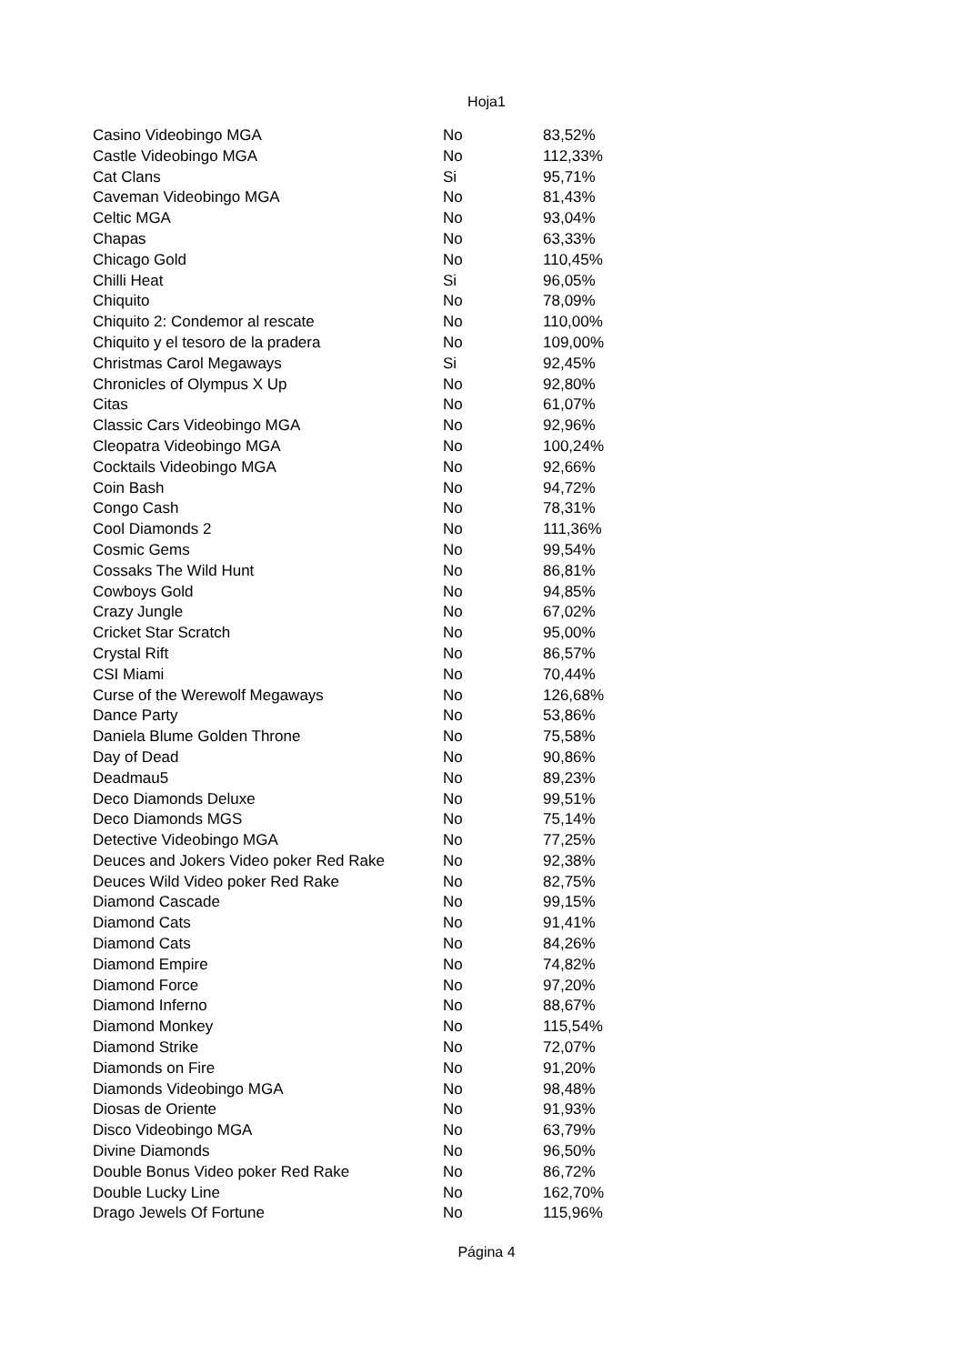Hoja1
| Casino Videobingo MGA | No | 83,52% |
| Castle Videobingo MGA | No | 112,33% |
| Cat Clans | Si | 95,71% |
| Caveman Videobingo MGA | No | 81,43% |
| Celtic MGA | No | 93,04% |
| Chapas | No | 63,33% |
| Chicago Gold | No | 110,45% |
| Chilli Heat | Si | 96,05% |
| Chiquito | No | 78,09% |
| Chiquito 2: Condemor al rescate | No | 110,00% |
| Chiquito y el tesoro de la pradera | No | 109,00% |
| Christmas Carol Megaways | Si | 92,45% |
| Chronicles of Olympus X Up | No | 92,80% |
| Citas | No | 61,07% |
| Classic Cars Videobingo MGA | No | 92,96% |
| Cleopatra Videobingo MGA | No | 100,24% |
| Cocktails Videobingo MGA | No | 92,66% |
| Coin Bash | No | 94,72% |
| Congo Cash | No | 78,31% |
| Cool Diamonds 2 | No | 111,36% |
| Cosmic Gems | No | 99,54% |
| Cossaks The Wild Hunt | No | 86,81% |
| Cowboys Gold | No | 94,85% |
| Crazy Jungle | No | 67,02% |
| Cricket Star Scratch | No | 95,00% |
| Crystal Rift | No | 86,57% |
| CSI Miami | No | 70,44% |
| Curse of the Werewolf Megaways | No | 126,68% |
| Dance Party | No | 53,86% |
| Daniela Blume Golden Throne | No | 75,58% |
| Day of Dead | No | 90,86% |
| Deadmau5 | No | 89,23% |
| Deco Diamonds Deluxe | No | 99,51% |
| Deco Diamonds MGS | No | 75,14% |
| Detective Videobingo MGA | No | 77,25% |
| Deuces and Jokers Video poker Red Rake | No | 92,38% |
| Deuces Wild Video poker Red Rake | No | 82,75% |
| Diamond Cascade | No | 99,15% |
| Diamond Cats | No | 91,41% |
| Diamond Cats | No | 84,26% |
| Diamond Empire | No | 74,82% |
| Diamond Force | No | 97,20% |
| Diamond Inferno | No | 88,67% |
| Diamond Monkey | No | 115,54% |
| Diamond Strike | No | 72,07% |
| Diamonds on Fire | No | 91,20% |
| Diamonds Videobingo MGA | No | 98,48% |
| Diosas de Oriente | No | 91,93% |
| Disco Videobingo MGA | No | 63,79% |
| Divine Diamonds | No | 96,50% |
| Double Bonus Video poker Red Rake | No | 86,72% |
| Double Lucky Line | No | 162,70% |
| Drago Jewels Of Fortune | No | 115,96% |
Página 4